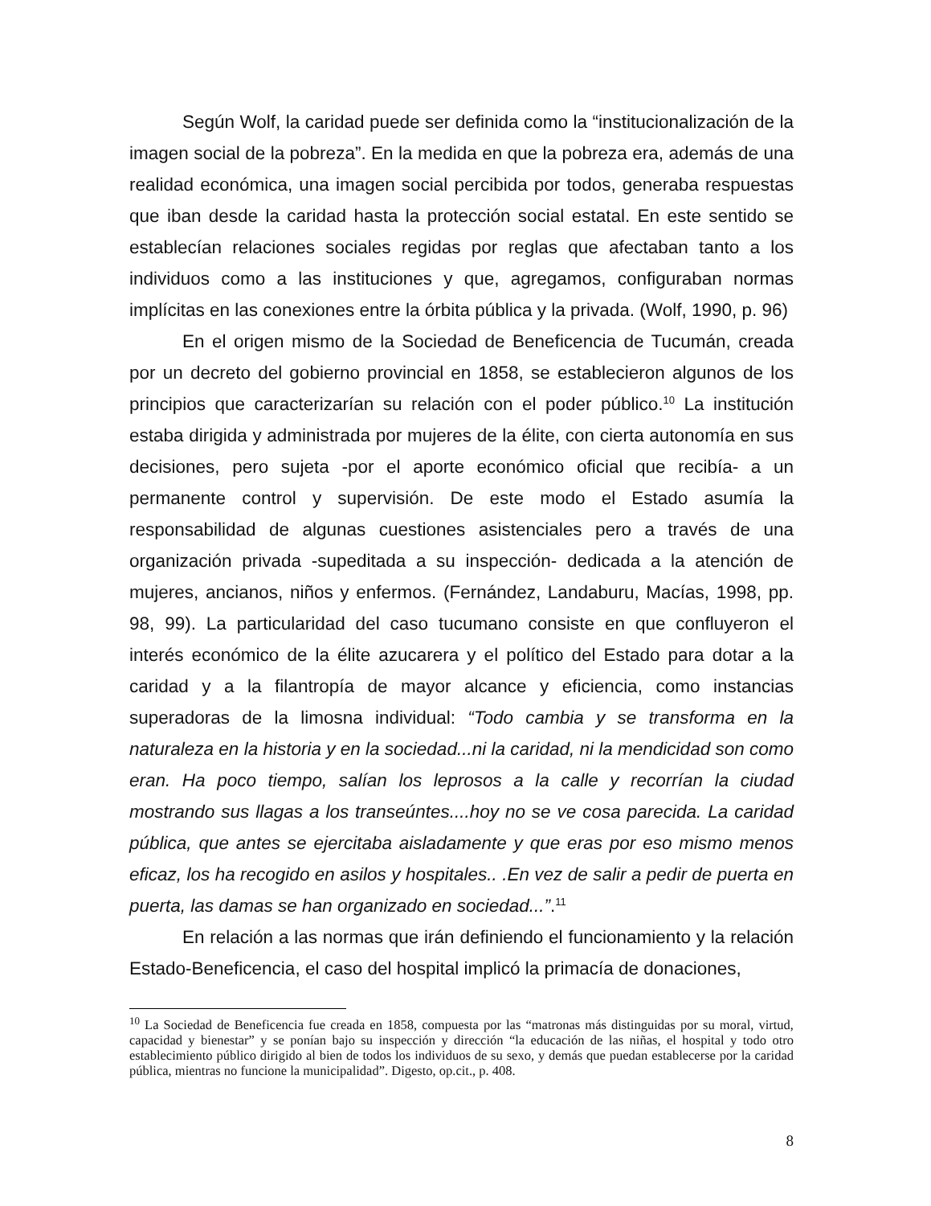Según Wolf, la caridad puede ser definida como la “institucionalización de la imagen social de la pobreza”. En la medida en que la pobreza era, además de una realidad económica, una imagen social percibida por todos, generaba respuestas que iban desde la caridad hasta la protección social estatal. En este sentido se establecían relaciones sociales regidas por reglas que afectaban tanto a los individuos como a las instituciones y que, agregamos, configuraban normas implícitas en las conexiones entre la órbita pública y la privada. (Wolf, 1990, p. 96)
En el origen mismo de la Sociedad de Beneficencia de Tucumán, creada por un decreto del gobierno provincial en 1858, se establecieron algunos de los principios que caracterizarían su relación con el poder público.<sup>10</sup> La institución estaba dirigida y administrada por mujeres de la élite, con cierta autonomía en sus decisiones, pero sujeta -por el aporte económico oficial que recibía- a un permanente control y supervisión. De este modo el Estado asumía la responsabilidad de algunas cuestiones asistenciales pero a través de una organización privada -supeditada a su inspección- dedicada a la atención de mujeres, ancianos, niños y enfermos. (Fernández, Landaburu, Macías, 1998, pp. 98, 99). La particularidad del caso tucumano consiste en que confluyeron el interés económico de la élite azucarera y el político del Estado para dotar a la caridad y a la filantropía de mayor alcance y eficiencia, como instancias superadoras de la limosna individual: “Todo cambia y se transforma en la naturaleza en la historia y en la sociedad...ni la caridad, ni la mendicidad son como eran. Ha poco tiempo, salían los leprosos a la calle y recorrían la ciudad mostrando sus llagas a los transeúntes....hoy no se ve cosa parecida. La caridad pública, que antes se ejercitaba aisladamente y que eras por eso mismo menos eficaz, los ha recogido en asilos y hospitales.. .En vez de salir a pedir de puerta en puerta, las damas se han organizado en sociedad...”.<sup>11</sup>
En relación a las normas que irán definiendo el funcionamiento y la relación Estado-Beneficencia, el caso del hospital implicó la primacía de donaciones,
<sup>10</sup> La Sociedad de Beneficencia fue creada en 1858, compuesta por las “matronas más distinguidas por su moral, virtud, capacidad y bienestar” y se ponían bajo su inspección y dirección “la educación de las niñas, el hospital y todo otro establecimiento público dirigido al bien de todos los individuos de su sexo, y demás que puedan establecerse por la caridad pública, mientras no funcione la municipalidad”. Digesto, op.cit., p. 408.
8